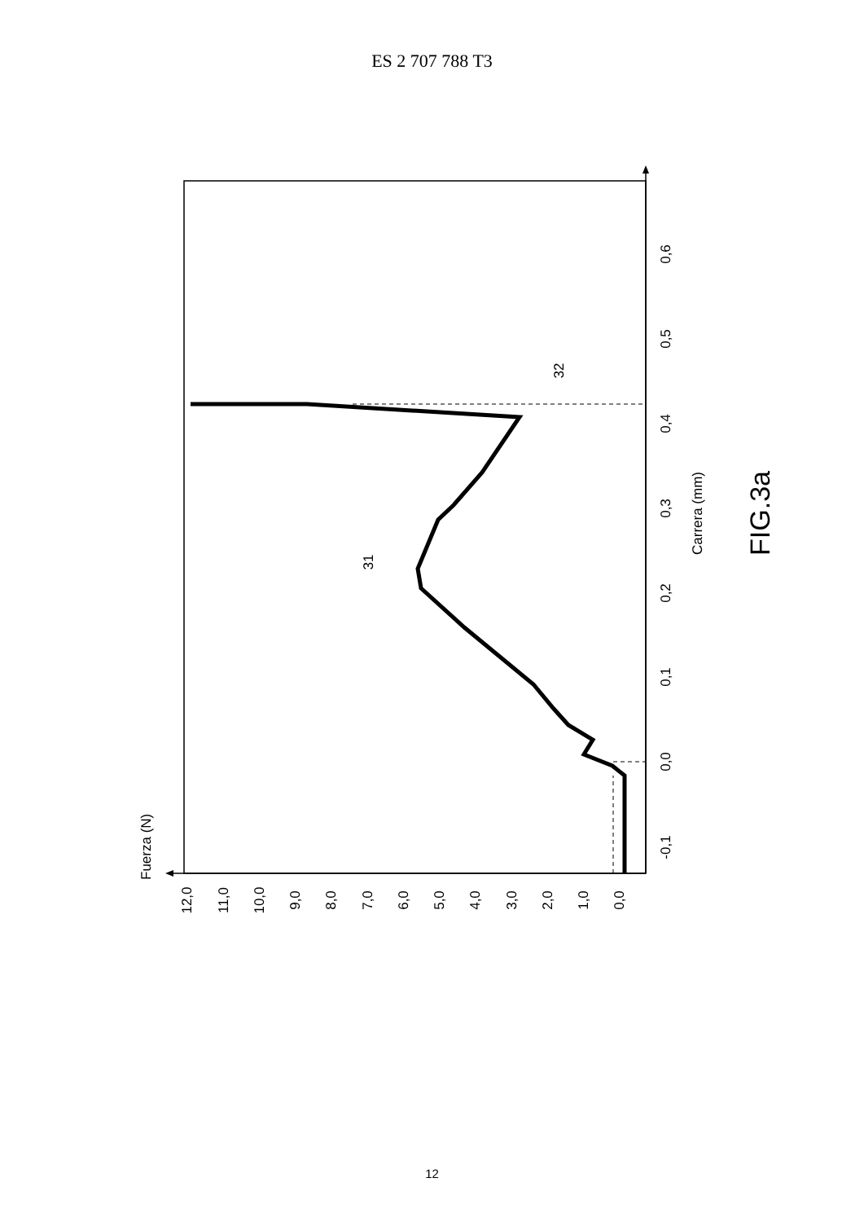ES 2 707 788 T3
-0,1
0,0
0,1
0,2
0,3
0,4
0,5
0,6
12,0
11,0
10,0
9,0
8,0
7,0
6,0
5,0
4,0
3,0
2,0
1,0
0,0
Fuerza (N)
Carrera (mm)
31
32
FIG.3a
12